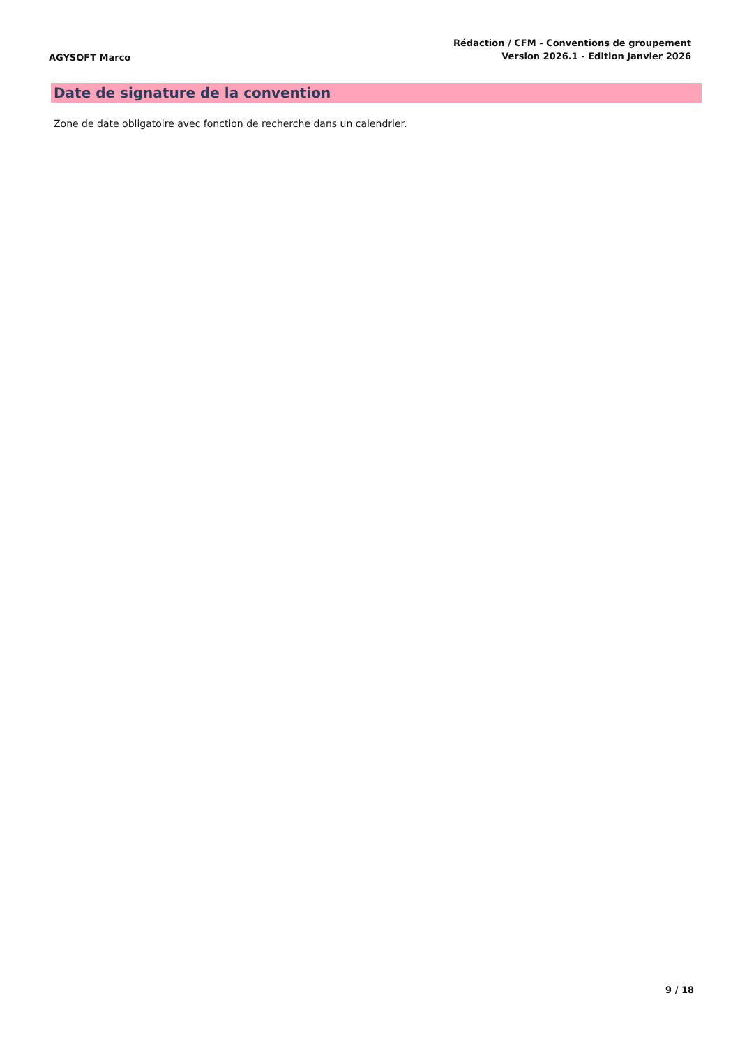AGYSOFT Marco
Rédaction / CFM - Conventions de groupement
Version 2026.1 - Edition Janvier 2026
Date de signature de la convention
Zone de date obligatoire avec fonction de recherche dans un calendrier.
9 / 18